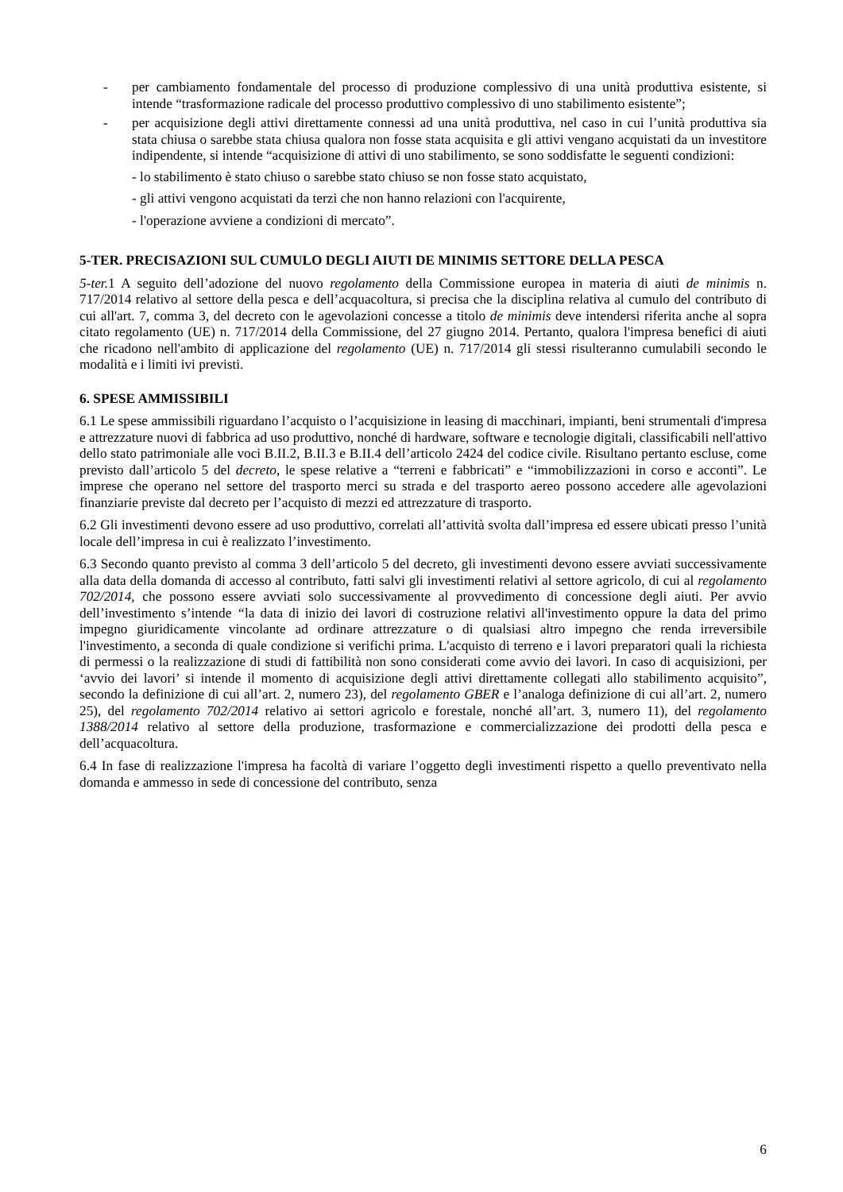- per cambiamento fondamentale del processo di produzione complessivo di una unità produttiva esistente, si intende “trasformazione radicale del processo produttivo complessivo di uno stabilimento esistente”;
- per acquisizione degli attivi direttamente connessi ad una unità produttiva, nel caso in cui l’unità produttiva sia stata chiusa o sarebbe stata chiusa qualora non fosse stata acquisita e gli attivi vengano acquistati da un investitore indipendente, si intende “acquisizione di attivi di uno stabilimento, se sono soddisfatte le seguenti condizioni:
- lo stabilimento è stato chiuso o sarebbe stato chiuso se non fosse stato acquistato,
- gli attivi vengono acquistati da terzi che non hanno relazioni con l'acquirente,
- l'operazione avviene a condizioni di mercato”.
5-TER. PRECISAZIONI SUL CUMULO DEGLI AIUTI DE MINIMIS SETTORE DELLA PESCA
5-ter. 1 A seguito dell’adozione del nuovo regolamento della Commissione europea in materia di aiuti de minimis n. 717/2014 relativo al settore della pesca e dell’acquacoltura, si precisa che la disciplina relativa al cumulo del contributo di cui all'art. 7, comma 3, del decreto con le agevolazioni concesse a titolo de minimis deve intendersi riferita anche al sopra citato regolamento (UE) n. 717/2014 della Commissione, del 27 giugno 2014. Pertanto, qualora l'impresa benefici di aiuti che ricadono nell'ambito di applicazione del regolamento (UE) n. 717/2014 gli stessi risulteranno cumulabili secondo le modalità e i limiti ivi previsti.
6. SPESE AMMISSIBILI
6.1 Le spese ammissibili riguardano l’acquisto o l’acquisizione in leasing di macchinari, impianti, beni strumentali d'impresa e attrezzature nuovi di fabbrica ad uso produttivo, nonché di hardware, software e tecnologie digitali, classificabili nell'attivo dello stato patrimoniale alle voci B.II.2, B.II.3 e B.II.4 dell’articolo 2424 del codice civile. Risultano pertanto escluse, come previsto dall’articolo 5 del decreto, le spese relative a “terreni e fabbricati” e “immobilizzazioni in corso e acconti”. Le imprese che operano nel settore del trasporto merci su strada e del trasporto aereo possono accedere alle agevolazioni finanziarie previste dal decreto per l’acquisto di mezzi ed attrezzature di trasporto.
6.2 Gli investimenti devono essere ad uso produttivo, correlati all’attività svolta dall’impresa ed essere ubicati presso l’unità locale dell’impresa in cui è realizzato l’investimento.
6.3 Secondo quanto previsto al comma 3 dell’articolo 5 del decreto, gli investimenti devono essere avviati successivamente alla data della domanda di accesso al contributo, fatti salvi gli investimenti relativi al settore agricolo, di cui al regolamento 702/2014, che possono essere avviati solo successivamente al provvedimento di concessione degli aiuti. Per avvio dell’investimento s’intende “la data di inizio dei lavori di costruzione relativi all'investimento oppure la data del primo impegno giuridicamente vincolante ad ordinare attrezzature o di qualsiasi altro impegno che renda irreversibile l'investimento, a seconda di quale condizione si verifichi prima. L'acquisto di terreno e i lavori preparatori quali la richiesta di permessi o la realizzazione di studi di fattibilità non sono considerati come avvio dei lavori. In caso di acquisizioni, per ‘avvio dei lavori’ si intende il momento di acquisizione degli attivi direttamente collegati allo stabilimento acquisito”, secondo la definizione di cui all’art. 2, numero 23), del regolamento GBER e l’analoga definizione di cui all’art. 2, numero 25), del regolamento 702/2014 relativo ai settori agricolo e forestale, nonché all’art. 3, numero 11), del regolamento 1388/2014 relativo al settore della produzione, trasformazione e commercializzazione dei prodotti della pesca e dell’acquacoltura.
6.4 In fase di realizzazione l'impresa ha facoltà di variare l’oggetto degli investimenti rispetto a quello preventivato nella domanda e ammesso in sede di concessione del contributo, senza
6